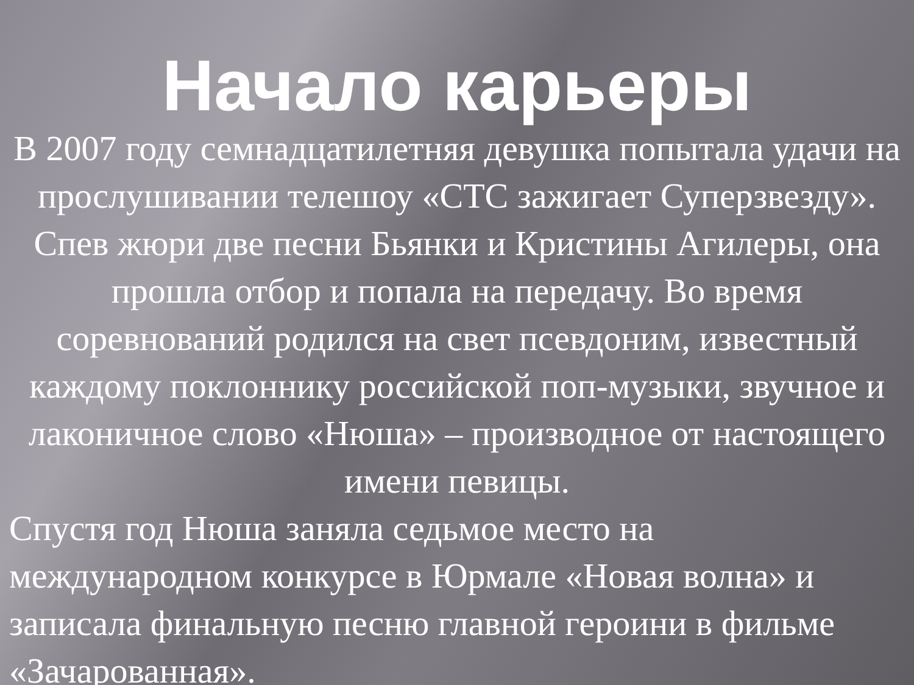Начало карьеры
В 2007 году семнадцатилетняя девушка попытала удачи на прослушивании телешоу «СТС зажигает Суперзвезду». Спев жюри две песни Бьянки и Кристины Агилеры, она прошла отбор и попала на передачу. Во время соревнований родился на свет псевдоним, известный каждому поклоннику российской поп-музыки, звучное и лаконичное слово «Нюша» – производное от настоящего имени певицы.
Спустя год Нюша заняла седьмое место на международном конкурсе в Юрмале «Новая волна» и записала финальную песню главной героини в фильме «Зачарованная».